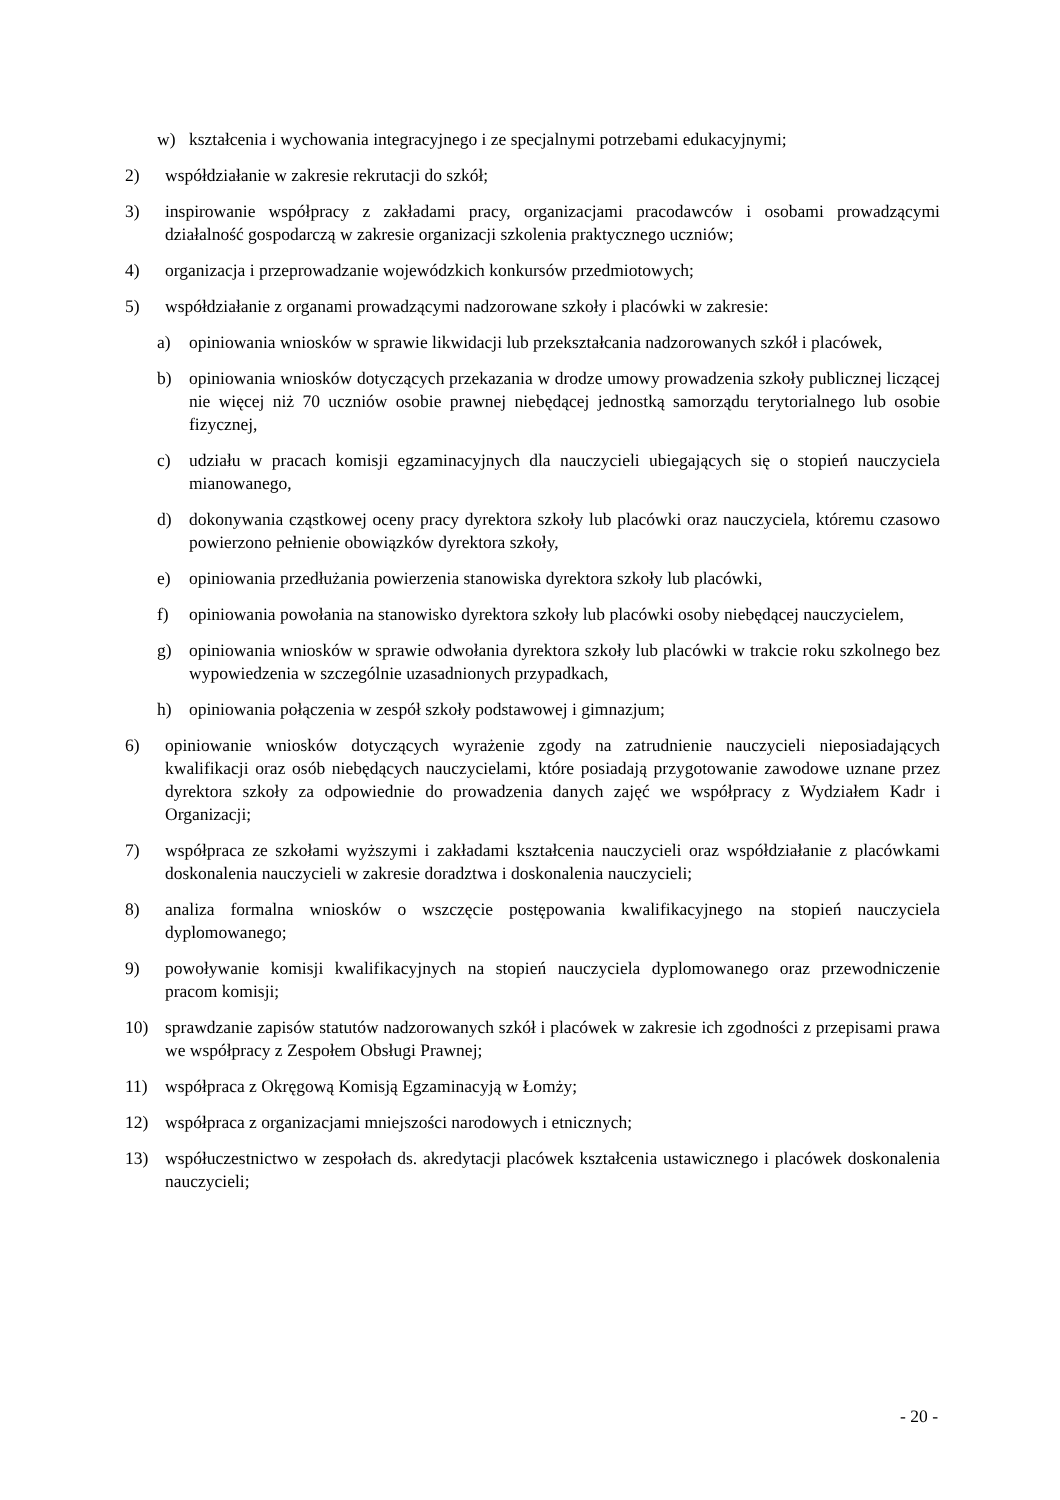w) kształcenia i wychowania integracyjnego i ze specjalnymi potrzebami edukacyjnymi;
2) współdziałanie w zakresie rekrutacji do szkół;
3) inspirowanie współpracy z zakładami pracy, organizacjami pracodawców i osobami prowadzącymi działalność gospodarczą w zakresie organizacji szkolenia praktycznego uczniów;
4) organizacja i przeprowadzanie wojewódzkich konkursów przedmiotowych;
5) współdziałanie z organami prowadzącymi nadzorowane szkoły i placówki w zakresie:
a) opiniowania wniosków w sprawie likwidacji lub przekształcania nadzorowanych szkół i placówek,
b) opiniowania wniosków dotyczących przekazania w drodze umowy prowadzenia szkoły publicznej liczącej nie więcej niż 70 uczniów osobie prawnej niebędącej jednostką samorządu terytorialnego lub osobie fizycznej,
c) udziału w pracach komisji egzaminacyjnych dla nauczycieli ubiegających się o stopień nauczyciela mianowanego,
d) dokonywania cząstkowej oceny pracy dyrektora szkoły lub placówki oraz nauczyciela, któremu czasowo powierzono pełnienie obowiązków dyrektora szkoły,
e) opiniowania przedłużania powierzenia stanowiska dyrektora szkoły lub placówki,
f) opiniowania powołania na stanowisko dyrektora szkoły lub placówki osoby niebędącej nauczycielem,
g) opiniowania wniosków w sprawie odwołania dyrektora szkoły lub placówki w trakcie roku szkolnego bez wypowiedzenia w szczególnie uzasadnionych przypadkach,
h) opiniowania połączenia w zespół szkoły podstawowej i gimnazjum;
6) opiniowanie wniosków dotyczących wyrażenie zgody na zatrudnienie nauczycieli nieposiadających kwalifikacji oraz osób niebędących nauczycielami, które posiadają przygotowanie zawodowe uznane przez dyrektora szkoły za odpowiednie do prowadzenia danych zajęć we współpracy z Wydziałem Kadr i Organizacji;
7) współpraca ze szkołami wyższymi i zakładami kształcenia nauczycieli oraz współdziałanie z placówkami doskonalenia nauczycieli w zakresie doradztwa i doskonalenia nauczycieli;
8) analiza formalna wniosków o wszczęcie postępowania kwalifikacyjnego na stopień nauczyciela dyplomowanego;
9) powoływanie komisji kwalifikacyjnych na stopień nauczyciela dyplomowanego oraz przewodniczenie pracom komisji;
10) sprawdzanie zapisów statutów nadzorowanych szkół i placówek w zakresie ich zgodności z przepisami prawa we współpracy z Zespołem Obsługi Prawnej;
11) współpraca z Okręgową Komisją Egzaminacyją w Łomży;
12) współpraca z organizacjami mniejszości narodowych i etnicznych;
13) współuczestnictwo w zespołach ds. akredytacji placówek kształcenia ustawicznego i placówek doskonalenia nauczycieli;
- 20 -